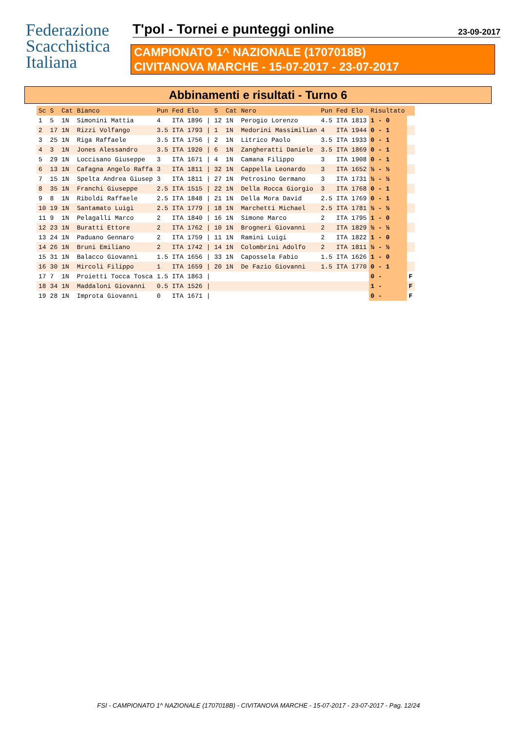Federazione
Scacchistica
Italiana
T'pol - Tornei e punteggi online 23-09-2017
CAMPIONATO 1^ NAZIONALE (1707018B)
CIVITANOVA MARCHE - 15-07-2017 - 23-07-2017
Abbinamenti e risultati - Turno 6
| Sc | S | Cat | Bianco | Pun | Fed | Elo | | S | Cat | Nero | Pun | Fed | Elo | Risultato | |
| --- | --- | --- | --- | --- | --- | --- | --- | --- | --- | --- | --- | --- | --- | --- | --- |
| 1 | 5 | 1N | Simonini Mattia | 4 | ITA | 1896 | / | 12 | 1N | Perogio Lorenzo | 4.5 | ITA | 1813 | 1 - 0 | |
| 2 | 17 | 1N | Rizzi Volfango | 3.5 | ITA | 1793 | / | 1 | 1N | Medorini Massimilian | 4 | ITA | 1944 | 0 - 1 | |
| 3 | 25 | 1N | Riga Raffaele | 3.5 | ITA | 1756 | / | 2 | 1N | Litrico Paolo | 3.5 | ITA | 1933 | 0 - 1 | |
| 4 | 3 | 1N | Jones Alessandro | 3.5 | ITA | 1920 | / | 6 | 1N | Zangheratti Daniele | 3.5 | ITA | 1869 | 0 - 1 | |
| 5 | 29 | 1N | Loccisano Giuseppe | 3 | ITA | 1671 | / | 4 | 1N | Camana Filippo | 3 | ITA | 1908 | 0 - 1 | |
| 6 | 13 | 1N | Cafagna Angelo Raffa | 3 | ITA | 1811 | / | 32 | 1N | Cappella Leonardo | 3 | ITA | 1652 | ½ - ½ | |
| 7 | 15 | 1N | Spelta Andrea Giusep | 3 | ITA | 1811 | / | 27 | 1N | Petrosino Germano | 3 | ITA | 1731 | ½ - ½ | |
| 8 | 35 | 1N | Franchi Giuseppe | 2.5 | ITA | 1515 | / | 22 | 1N | Della Rocca Giorgio | 3 | ITA | 1768 | 0 - 1 | |
| 9 | 8 | 1N | Riboldi Raffaele | 2.5 | ITA | 1848 | / | 21 | 1N | Della Mora David | 2.5 | ITA | 1769 | 0 - 1 | |
| 10 | 19 | 1N | Santamato Luigi | 2.5 | ITA | 1779 | / | 18 | 1N | Marchetti Michael | 2.5 | ITA | 1781 | ½ - ½ | |
| 11 | 9 | 1N | Pelagalli Marco | 2 | ITA | 1840 | / | 16 | 1N | Simone Marco | 2 | ITA | 1795 | 1 - 0 | |
| 12 | 23 | 1N | Buratti Ettore | 2 | ITA | 1762 | / | 10 | 1N | Brogneri Giovanni | 2 | ITA | 1829 | ½ - ½ | |
| 13 | 24 | 1N | Paduano Gennaro | 2 | ITA | 1759 | / | 11 | 1N | Ramini Luigi | 2 | ITA | 1822 | 1 - 0 | |
| 14 | 26 | 1N | Bruni Emiliano | 2 | ITA | 1742 | / | 14 | 1N | Colombrini Adolfo | 2 | ITA | 1811 | ½ - ½ | |
| 15 | 31 | 1N | Balacco Giovanni | 1.5 | ITA | 1656 | / | 33 | 1N | Capossela Fabio | 1.5 | ITA | 1626 | 1 - 0 | |
| 16 | 30 | 1N | Mircoli Filippo | 1 | ITA | 1659 | / | 20 | 1N | De Fazio Giovanni | 1.5 | ITA | 1770 | 0 - 1 | |
| 17 | 7 | 1N | Proietti Tocca Tosca | 1.5 | ITA | 1863 | / | | | | | | | 0 - | F |
| 18 | 34 | 1N | Maddaloni Giovanni | 0.5 | ITA | 1526 | / | | | | | | | 1 - | F |
| 19 | 28 | 1N | Improta Giovanni | 0 | ITA | 1671 | / | | | | | | | 0 - | F |
FSI - CAMPIONATO 1^ NAZIONALE (1707018B) - CIVITANOVA MARCHE - 15-07-2017 - 23-07-2017 - Pag. 12/24